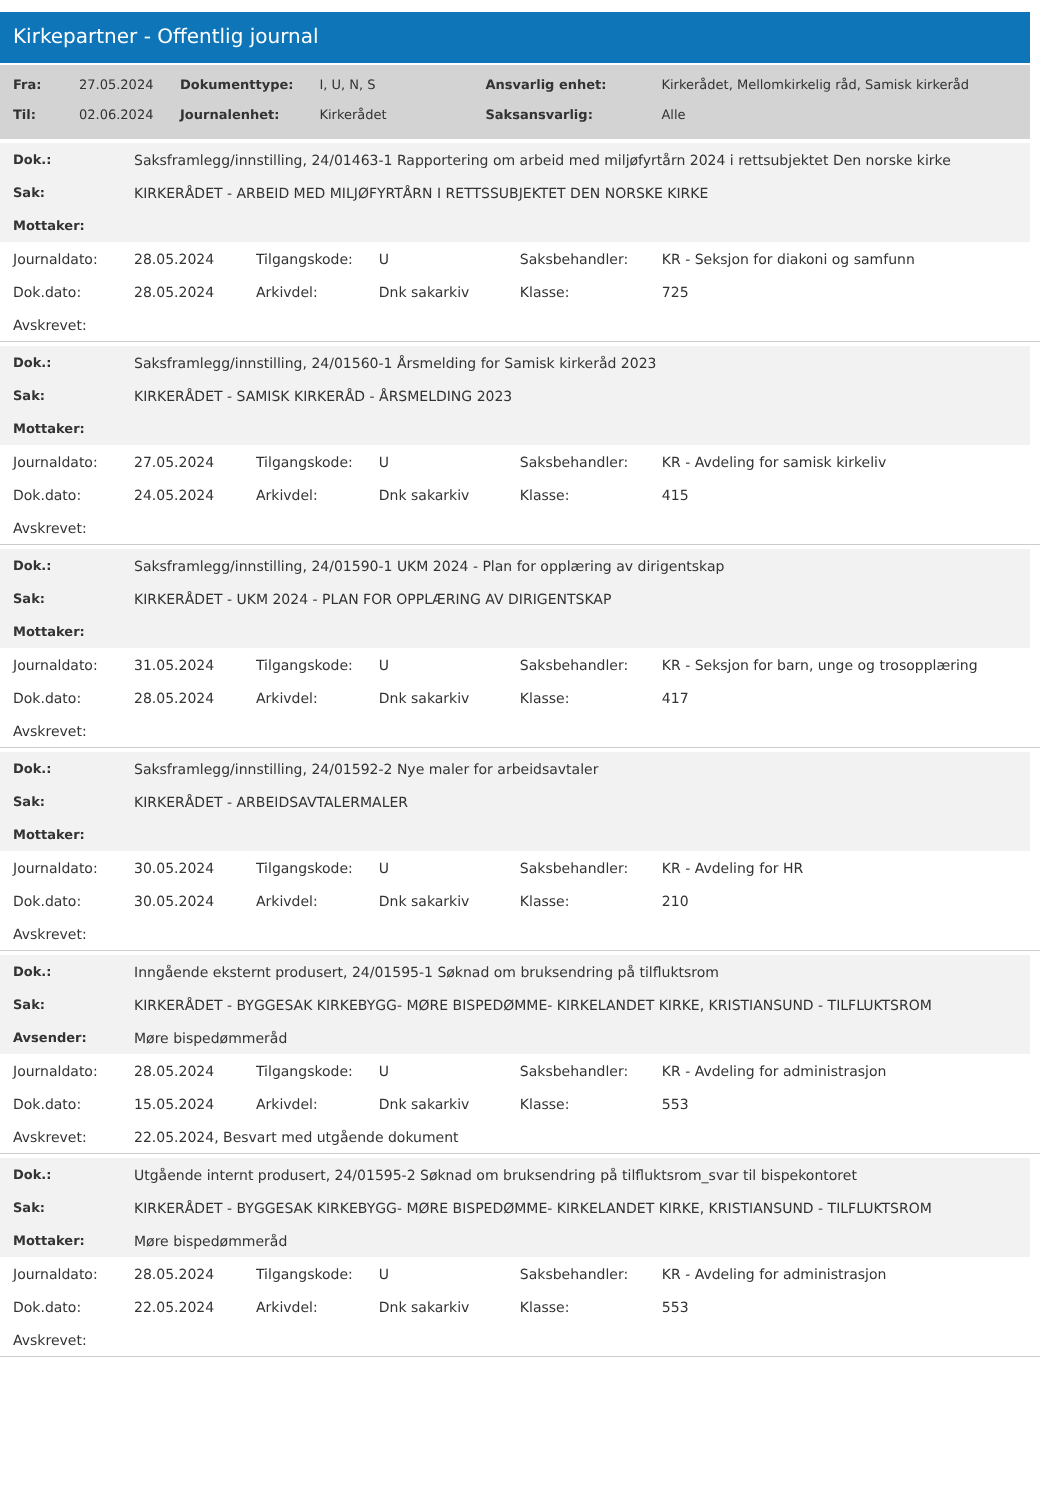Kirkepartner - Offentlig journal
| Fra: | 27.05.2024 | Dokumenttype: | I, U, N, S | Ansvarlig enhet: | Kirkerådet, Mellomkirkelig råd, Samisk kirkeråd |
| Til: | 02.06.2024 | Journalenhet: | Kirkerådet | Saksansvarlig: | Alle |
| Dok.: | Saksframlegg/innstilling, 24/01463-1 Rapportering om arbeid med miljøfyrtårn 2024 i rettsubjektet Den norske kirke |
| Sak: | KIRKERÅDET - ARBEID MED MILJØFYRTÅRN I RETTSSUBJEKTET DEN NORSKE KIRKE |
| Mottaker: | |
| Journaldato: | 28.05.2024 | Tilgangskode: | U | Saksbehandler: | KR - Seksjon for diakoni og samfunn |
| Dok.dato: | 28.05.2024 | Arkivdel: | Dnk sakarkiv | Klasse: | 725 |
| Avskrevet: | | | | | |
| Dok.: | Saksframlegg/innstilling, 24/01560-1 Årsmelding for Samisk kirkeråd 2023 |
| Sak: | KIRKERÅDET - SAMISK KIRKERÅD - ÅRSMELDING 2023 |
| Mottaker: | |
| Journaldato: | 27.05.2024 | Tilgangskode: | U | Saksbehandler: | KR - Avdeling for samisk kirkeliv |
| Dok.dato: | 24.05.2024 | Arkivdel: | Dnk sakarkiv | Klasse: | 415 |
| Avskrevet: | | | | | |
| Dok.: | Saksframlegg/innstilling, 24/01590-1 UKM 2024 - Plan for opplæring av dirigentskap |
| Sak: | KIRKERÅDET - UKM 2024 - PLAN FOR OPPLÆRING AV DIRIGENTSKAP |
| Mottaker: | |
| Journaldato: | 31.05.2024 | Tilgangskode: | U | Saksbehandler: | KR - Seksjon for barn, unge og trosopplæring |
| Dok.dato: | 28.05.2024 | Arkivdel: | Dnk sakarkiv | Klasse: | 417 |
| Avskrevet: | | | | | |
| Dok.: | Saksframlegg/innstilling, 24/01592-2 Nye maler for arbeidsavtaler |
| Sak: | KIRKERÅDET - ARBEIDSAVTALERMALER |
| Mottaker: | |
| Journaldato: | 30.05.2024 | Tilgangskode: | U | Saksbehandler: | KR - Avdeling for HR |
| Dok.dato: | 30.05.2024 | Arkivdel: | Dnk sakarkiv | Klasse: | 210 |
| Avskrevet: | | | | | |
| Dok.: | Inngående eksternt produsert, 24/01595-1 Søknad om bruksendring på tilfluktsrom |
| Sak: | KIRKERÅDET - BYGGESAK KIRKEBYGG- MØRE BISPEDØMME- KIRKELANDET KIRKE, KRISTIANSUND - TILFLUKTSROM |
| Avsender: | Møre bispedømmeråd |
| Journaldato: | 28.05.2024 | Tilgangskode: | U | Saksbehandler: | KR - Avdeling for administrasjon |
| Dok.dato: | 15.05.2024 | Arkivdel: | Dnk sakarkiv | Klasse: | 553 |
| Avskrevet: | 22.05.2024, Besvart med utgående dokument | | | | |
| Dok.: | Utgående internt produsert, 24/01595-2 Søknad om bruksendring på tilfluktsrom_svar til bispekontoret |
| Sak: | KIRKERÅDET - BYGGESAK KIRKEBYGG- MØRE BISPEDØMME- KIRKELANDET KIRKE, KRISTIANSUND - TILFLUKTSROM |
| Mottaker: | Møre bispedømmeråd |
| Journaldato: | 28.05.2024 | Tilgangskode: | U | Saksbehandler: | KR - Avdeling for administrasjon |
| Dok.dato: | 22.05.2024 | Arkivdel: | Dnk sakarkiv | Klasse: | 553 |
| Avskrevet: | | | | | |